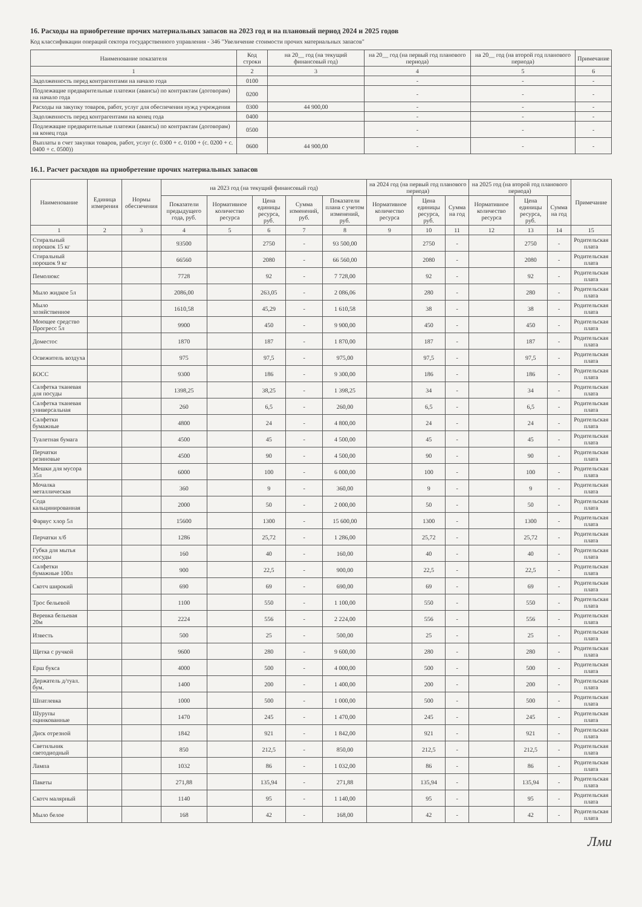16. Расходы на приобретение прочих материальных запасов на 2023 год и на плановый период 2024 и 2025 годов
Код классификации операций сектора государственного управления - 346 "Увеличение стоимости прочих материальных запасов"
| Наименование показателя | Код строки | на 20__ год (на текущий финансовый год) | на 20__ год (на первый год планового периода) | на 20__ год (на второй год планового периода) | Примечание |
| --- | --- | --- | --- | --- | --- |
| 1 | 2 | 3 | 4 | 5 | 6 |
| Задолженность перед контрагентами на начало года | 0100 | | - | - | - |
| Подлежащие предварительные платежи (авансы) по контрактам (договорам) на начало года | 0200 | | - | - | - |
| Расходы на закупку товаров, работ, услуг для обеспечения нужд учреждения | 0300 | 44 900,00 | - | - | - |
| Задолженность перед контрагентами на конец года | 0400 | | - | - | - |
| Подлежащие предварительные платежи (авансы) по контрактам (договорам) на конец года | 0500 | | - | - | - |
| Выплаты в счет закупки товаров, работ, услуг (с. 0300 + с. 0100 + (с. 0200 + с. 0400 + с. 0500)) | 0600 | 44 900,00 | - | - | - |
16.1. Расчет расходов на приобретение прочих материальных запасов
| Наименование | Единица измерения | Нормы обеспечения | на 2023 год (на текущий финансовый год) | | | | | на 2024 год (на первый год планового периода) | | | на 2025 год (на второй год планового периода) | | | Примечание |
| --- | --- | --- | --- | --- | --- | --- | --- | --- | --- | --- | --- | --- | --- | --- |
| | | | Показатели предыдущего года, руб. | Нормативное количество ресурса | Цена единицы ресурса, руб. | Сумма изменений, руб. | Показатели плана с учетом изменений, руб. | Нормативное количество ресурса | Цена единицы ресурса, руб. | Сумма на год | Нормативное количество ресурса | Цена единицы ресурса, руб. | Сумма на год | |
| 1 | 2 | 3 | 4 | 5 | 6 | 7 | 8 | 9 | 10 | 11 | 12 | 13 | 14 | 15 |
| Стиральный порошок 15 кг | | | 93500 | | 2750 | - | 93 500,00 | | 2750 | - | | 2750 | - | Родительская плата |
| Стиральный порошок 9 кг | | | 66560 | | 2080 | - | 66 560,00 | | 2080 | - | | 2080 | - | Родительская плата |
| Пемолюкс | | | 7728 | | 92 | - | 7 728,00 | | 92 | - | | 92 | - | Родительская плата |
| Мыло жидкое 5л | | | 2086,00 | | 263,05 | - | 2 086,06 | | 280 | - | | 280 | - | Родительская плата |
| Мыло хозяйственное | | | 1610,58 | | 45,29 | - | 1 610,58 | | 38 | - | | 38 | - | Родительская плата |
| Моющее средство Прогресс 5л | | | 9900 | | 450 | - | 9 900,00 | | 450 | - | | 450 | - | Родительская плата |
| Доместос | | | 1870 | | 187 | - | 1 870,00 | | 187 | - | | 187 | - | Родительская плата |
| Освежитель воздуха | | | 975 | | 97,5 | - | 975,00 | | 97,5 | - | | 97,5 | - | Родительская плата |
| БОСС | | | 9300 | | 186 | - | 9 300,00 | | 186 | - | | 186 | - | Родительская плата |
| Салфетка тканевая для посуды | | | 1398,25 | | 38,25 | - | 1 398,25 | | 34 | - | | 34 | - | Родительская плата |
| Салфетка тканевая универсальная | | | 260 | | 6,5 | - | 260,00 | | 6,5 | - | | 6,5 | - | Родительская плата |
| Салфетки бумажные | | | 4800 | | 24 | - | 4 800,00 | | 24 | - | | 24 | - | Родительская плата |
| Туалетная бумага | | | 4500 | | 45 | - | 4 500,00 | | 45 | - | | 45 | - | Родительская плата |
| Перчатки резиновые | | | 4500 | | 90 | - | 4 500,00 | | 90 | - | | 90 | - | Родительская плата |
| Мешки для мусора 35л | | | 6000 | | 100 | - | 6 000,00 | | 100 | - | | 100 | - | Родительская плата |
| Мочалка металлическая | | | 360 | | 9 | - | 360,00 | | 9 | - | | 9 | - | Родительская плата |
| Сода кальцинированная | | | 2000 | | 50 | - | 2 000,00 | | 50 | - | | 50 | - | Родительская плата |
| Фарвус хлор 5л | | | 15600 | | 1300 | - | 15 600,00 | | 1300 | - | | 1300 | - | Родительская плата |
| Перчатки х/б | | | 1286 | | 25,72 | - | 1 286,00 | | 25,72 | - | | 25,72 | - | Родительская плата |
| Губка для мытья посуды | | | 160 | | 40 | - | 160,00 | | 40 | - | | 40 | - | Родительская плата |
| Салфетки бумажные 100л | | | 900 | | 22,5 | - | 900,00 | | 22,5 | - | | 22,5 | - | Родительская плата |
| Скотч широкий | | | 690 | | 69 | - | 690,00 | | 69 | - | | 69 | - | Родительская плата |
| Трос бельевой | | | 1100 | | 550 | - | 1 100,00 | | 550 | - | | 550 | - | Родительская плата |
| Веревка бельевая 20м | | | 2224 | | 556 | - | 2 224,00 | | 556 | - | | 556 | - | Родительская плата |
| Известь | | | 500 | | 25 | - | 500,00 | | 25 | - | | 25 | - | Родительская плата |
| Щетка с ручкой | | | 9600 | | 280 | - | 9 600,00 | | 280 | - | | 280 | - | Родительская плата |
| Ерш букса | | | 4000 | | 500 | - | 4 000,00 | | 500 | - | | 500 | - | Родительская плата |
| Держатель д/туал. бум. | | | 1400 | | 200 | - | 1 400,00 | | 200 | - | | 200 | - | Родительская плата |
| Шпатлевка | | | 1000 | | 500 | - | 1 000,00 | | 500 | - | | 500 | - | Родительская плата |
| Шурупы оцинкованные | | | 1470 | | 245 | - | 1 470,00 | | 245 | - | | 245 | - | Родительская плата |
| Диск отрезной | | | 1842 | | 921 | - | 1 842,00 | | 921 | - | | 921 | - | Родительская плата |
| Светильник светодиодный | | | 850 | | 212,5 | - | 850,00 | | 212,5 | - | | 212,5 | - | Родительская плата |
| Лампа | | | 1032 | | 86 | - | 1 032,00 | | 86 | - | | 86 | - | Родительская плата |
| Пакеты | | | 271,88 | | 135,94 | - | 271,88 | | 135,94 | - | | 135,94 | - | Родительская плата |
| Скотч малярный | | | 1140 | | 95 | - | 1 140,00 | | 95 | - | | 95 | - | Родительская плата |
| Мыло белое | | | 168 | | 42 | - | 168,00 | | 42 | - | | 42 | - | Родительская плата |
Лми